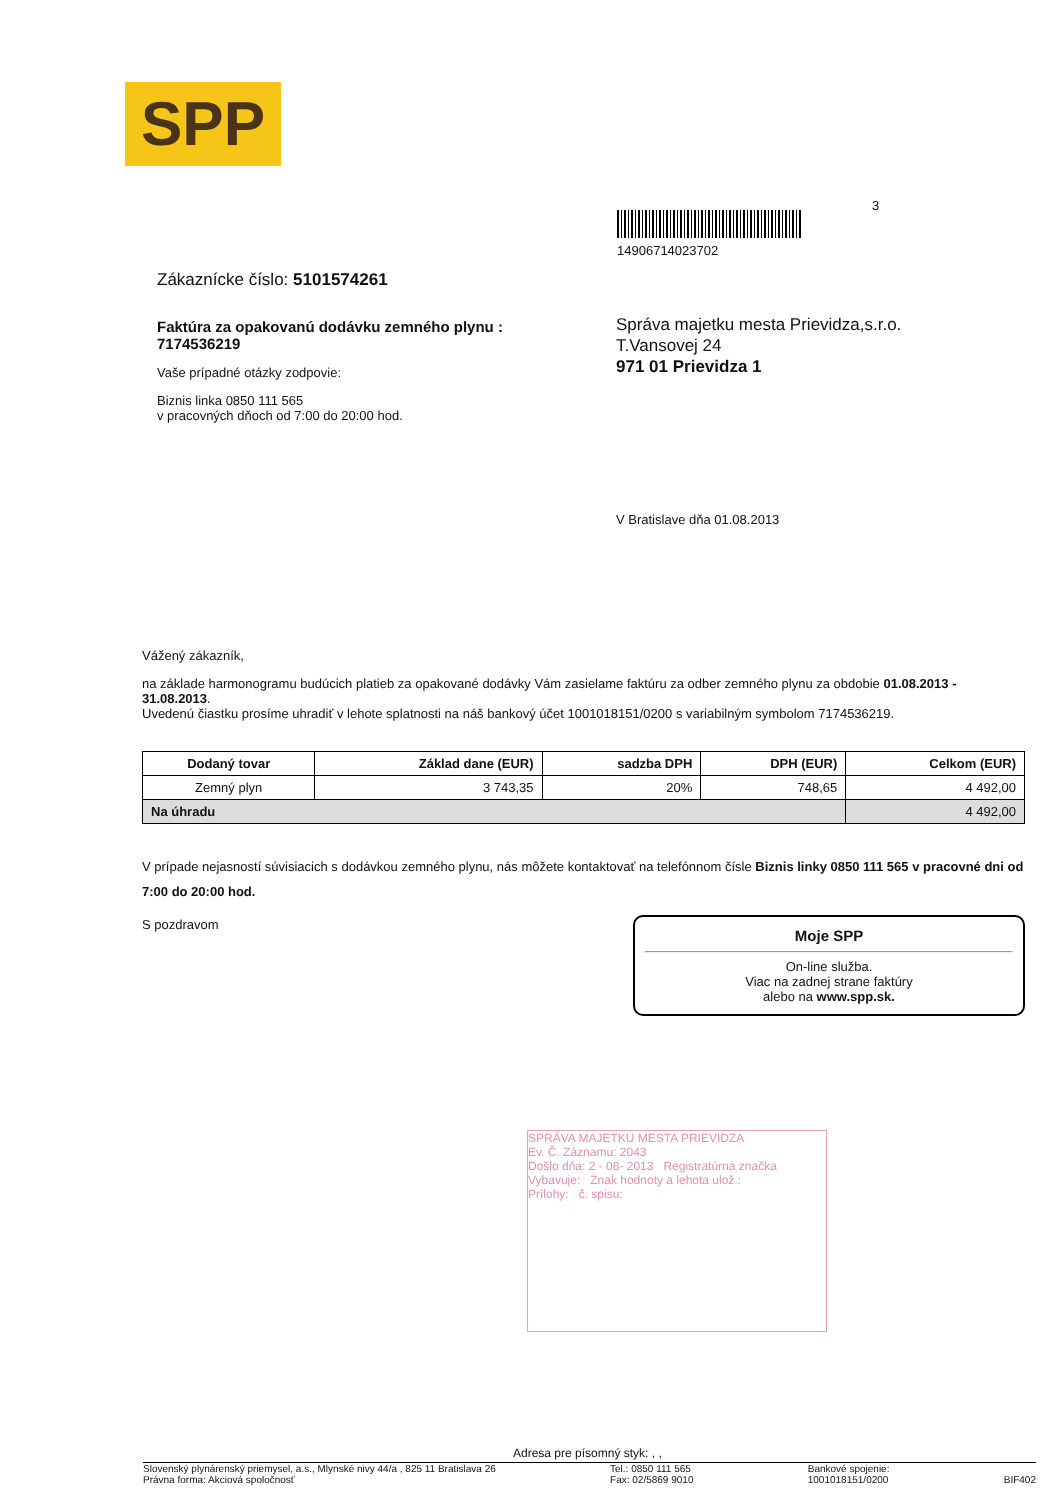SPP
3
14906714023702
Zákaznícke číslo: 5101574261
Faktúra za opakovanú dodávku zemného plynu :
7174536219
Vaše prípadné otázky zodpovie:
Biznis linka 0850 111 565
v pracovných dňoch od 7:00 do 20:00 hod.
Správa majetku mesta Prievidza,s.r.o.
T.Vansovej 24
971 01 Prievidza 1
V Bratislave dňa 01.08.2013
Vážený zákazník,
na základe harmonogramu budúcich platieb za opakované dodávky Vám zasielame faktúru za odber zemného plynu za obdobie 01.08.2013 - 31.08.2013.
Uvedenú čiastku prosíme uhradiť v lehote splatnosti na náš bankový účet 1001018151/0200 s variabilným symbolom 7174536219.
| Dodaný tovar | Základ dane (EUR) | sadzba DPH | DPH (EUR) | Celkom (EUR) |
| --- | --- | --- | --- | --- |
| Zemný plyn | 3 743,35 | 20% | 748,65 | 4 492,00 |
| Na úhradu | | | | 4 492,00 |
V prípade nejasností súvisiacich s dodávkou zemného plynu, nás môžete kontaktovať na telefónnom čísle Biznis linky 0850 111 565 v pracovné dni od 7:00 do 20:00 hod.
S pozdravom
Moje SPP
On-line služba.
Viac na zadnej strane faktúry
alebo na www.spp.sk.
SPRÁVA MAJETKU MESTA PRIEVIDZA
Ev. Č. Záznamu: 2043
Došlo dňa: 2 - 08- 2013 Registratúrna značka
Vybavuje: Znak hodnoty a lehota ulož.:
Prílohy: č. spisu:
Adresa pre písomný styk: , ,
Slovenský plynárenský priemysel, a.s., Mlynské nivy 44/a , 825 11 Bratislava 26
Právna forma: Akciová spoločnosť
Tel.: 0850 111 565
Fax: 02/5869 9010
Bankové spojenie:
1001018151/0200
BIF402